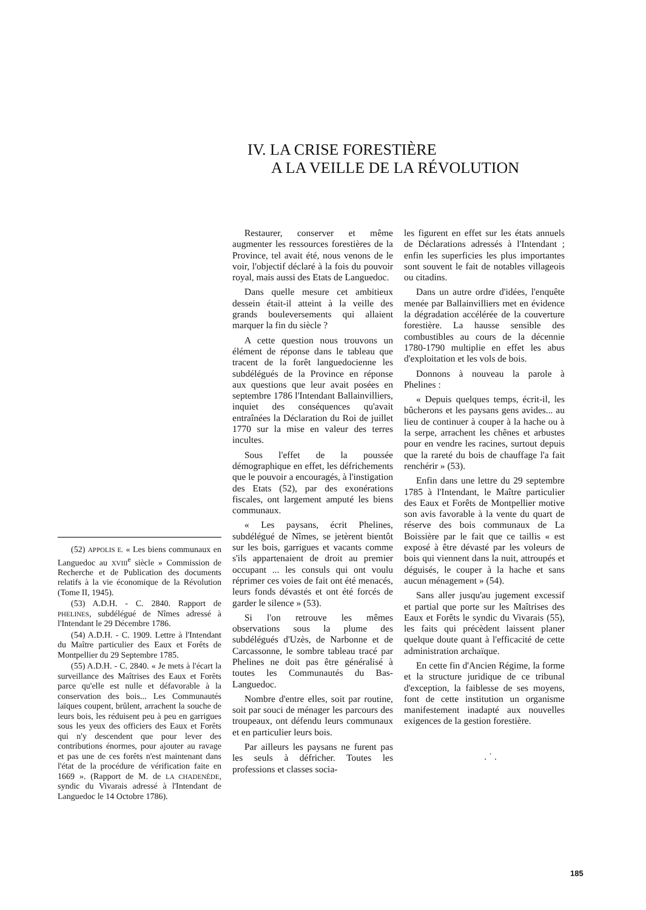IV. LA CRISE FORESTIÈRE
A LA VEILLE DE LA RÉVOLUTION
(52) APPOLIS E. « Les biens communaux en Languedoc au XVIII<sup>e</sup> siècle » Commission de Recherche et de Publication des documents relatifs à la vie économique de la Révolution (Tome II, 1945).
(53) A.D.H. - C. 2840. Rapport de PHELINES, subdélégué de Nîmes adressé à l'Intendant le 29 Décembre 1786.
(54) A.D.H. - C. 1909. Lettre à l'Intendant du Maître particulier des Eaux et Forêts de Montpellier du 29 Septembre 1785.
(55) A.D.H. - C. 2840. « Je mets à l'écart la surveillance des Maîtrises des Eaux et Forêts parce qu'elle est nulle et défavorable à la conservation des bois... Les Communautés laïques coupent, brûlent, arrachent la souche de leurs bois, les réduisent peu à peu en garrigues sous les yeux des officiers des Eaux et Forêts qui n'y descendent que pour lever des contributions énormes, pour ajouter au ravage et pas une de ces forêts n'est maintenant dans l'état de la procédure de vérification faite en 1669 ». (Rapport de M. de LA CHADENÈDE, syndic du Vivarais adressé à l'Intendant de Languedoc le 14 Octobre 1786).
Restaurer, conserver et même augmenter les ressources forestières de la Province, tel avait été, nous venons de le voir, l'objectif déclaré à la fois du pouvoir royal, mais aussi des Etats de Languedoc.
Dans quelle mesure cet ambitieux dessein était-il atteint à la veille des grands bouleversements qui allaient marquer la fin du siècle ?
A cette question nous trouvons un élément de réponse dans le tableau que tracent de la forêt languedocienne les subdélégués de la Province en réponse aux questions que leur avait posées en septembre 1786 l'Intendant Ballainvilliers, inquiet des conséquences qu'avait entraînées la Déclaration du Roi de juillet 1770 sur la mise en valeur des terres incultes.
Sous l'effet de la poussée démographique en effet, les défrichements que le pouvoir a encouragés, à l'instigation des Etats (52), par des exonérations fiscales, ont largement amputé les biens communaux.
« Les paysans, écrit Phelines, subdélégué de Nîmes, se jetèrent bientôt sur les bois, garrigues et vacants comme s'ils appartenaient de droit au premier occupant ... les consuls qui ont voulu réprimer ces voies de fait ont été menacés, leurs fonds dévastés et ont été forcés de garder le silence » (53).
Si l'on retrouve les mêmes observations sous la plume des subdélégués d'Uzès, de Narbonne et de Carcassonne, le sombre tableau tracé par Phelines ne doit pas être généralisé à toutes les Communautés du Bas-Languedoc.
Nombre d'entre elles, soit par routine, soit par souci de ménager les parcours des troupeaux, ont défendu leurs communaux et en particulier leurs bois.
Par ailleurs les paysans ne furent pas les seuls à défricher. Toutes les professions et classes socia-
les figurent en effet sur les états annuels de Déclarations adressés à l'Intendant ; enfin les superficies les plus importantes sont souvent le fait de notables villageois ou citadins.
Dans un autre ordre d'idées, l'enquête menée par Ballainvilliers met en évidence la dégradation accélérée de la couverture forestière. La hausse sensible des combustibles au cours de la décennie 1780-1790 multiplie en effet les abus d'exploitation et les vols de bois.
Donnons à nouveau la parole à Phelines :
« Depuis quelques temps, écrit-il, les bûcherons et les paysans gens avides... au lieu de continuer à couper à la hache ou à la serpe, arrachent les chênes et arbustes pour en vendre les racines, surtout depuis que la rareté du bois de chauffage l'a fait renchérir » (53).
Enfin dans une lettre du 29 septembre 1785 à l'Intendant, le Maître particulier des Eaux et Forêts de Montpellier motive son avis favorable à la vente du quart de réserve des bois communaux de La Boissière par le fait que ce taillis « est exposé à être dévasté par les voleurs de bois qui viennent dans la nuit, attroupés et déguisés, le couper à la hache et sans aucun ménagement » (54).
Sans aller jusqu'au jugement excessif et partial que porte sur les Maîtrises des Eaux et Forêts le syndic du Vivarais (55), les faits qui précèdent laissent planer quelque doute quant à l'efficacité de cette administration archaïque.
En cette fin d'Ancien Régime, la forme et la structure juridique de ce tribunal d'exception, la faiblesse de ses moyens, font de cette institution un organisme manifestement inadapté aux nouvelles exigences de la gestion forestière.
. ˙ .
185